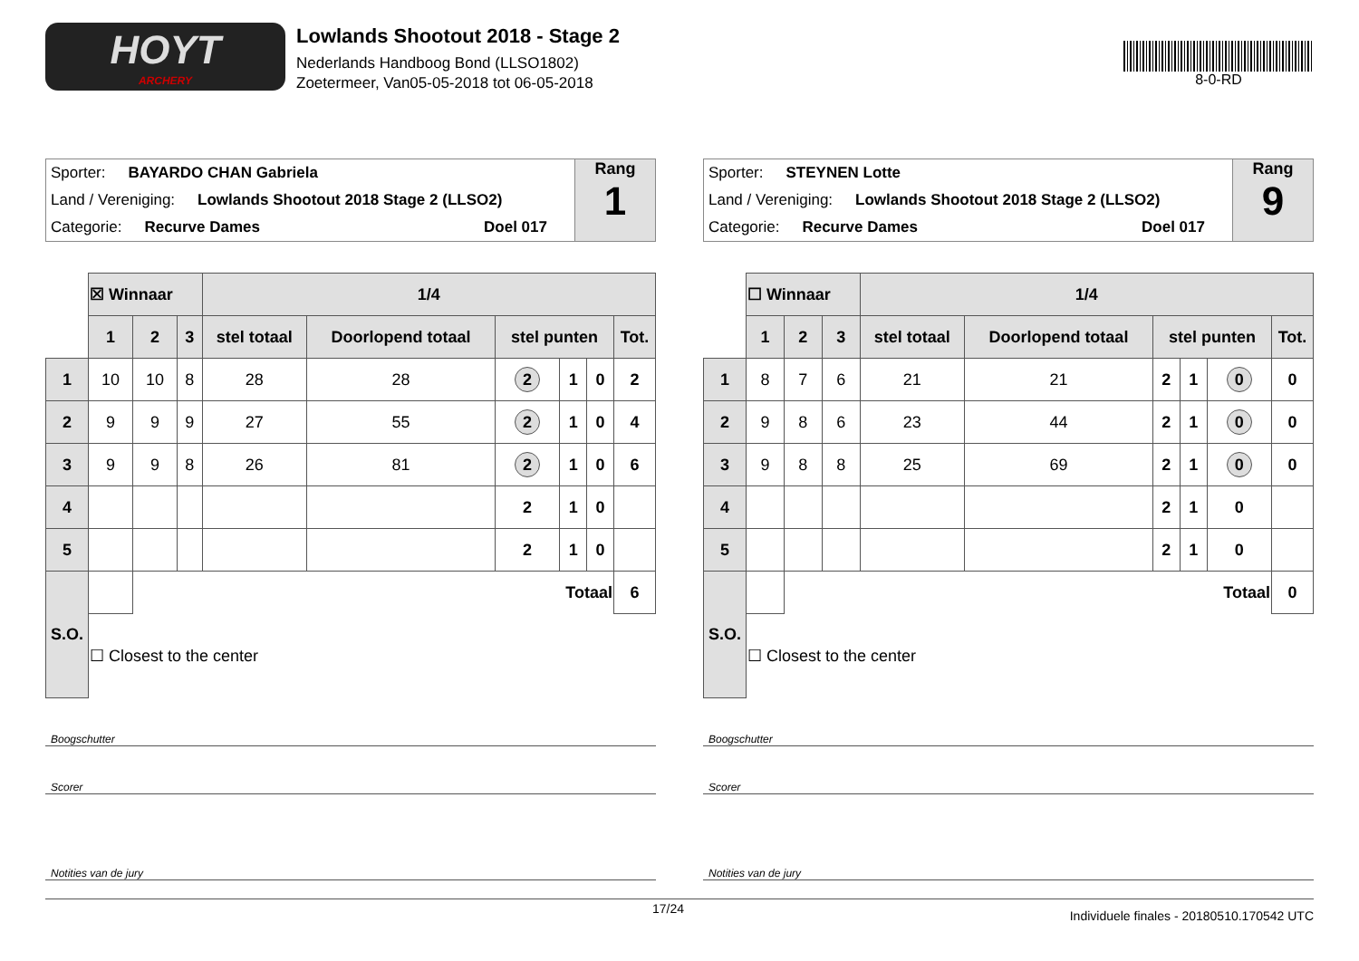HOYT
ARCHERY
Lowlands Shootout 2018 - Stage 2
Nederlands Handboog Bond (LLSO1802)
Zoetermeer, Van05-05-2018 tot 06-05-2018
8-0-RD
Sporter: BAYARDO CHAN Gabriela
Land / Vereniging: Lowlands Shootout 2018 Stage 2 (LLSO2)
Categorie: Recurve Dames Doel 017
Rang
1
| | ☒ Winnaar | | | 1/4 | | | | | |
| | 1 | 2 | 3 | stel totaal | Doorlopend totaal | stel punten | | | Tot. |
| 1 | 10 | 10 | 8 | 28 | 28 | 2 | 1 | 0 | 2 |
| 2 | 9 | 9 | 9 | 27 | 55 | 2 | 1 | 0 | 4 |
| 3 | 9 | 9 | 8 | 26 | 81 | 2 | 1 | 0 | 6 |
| 4 | | | | | | 2 | 1 | 0 | |
| 5 | | | | | | 2 | 1 | 0 | |
| S.O. | | Totaal | | | | | | | 6 |
| | ☐ Closest to the center | | | | | | | | |
Boogschutter
Scorer
Notities van de jury
Sporter: STEYNEN Lotte
Land / Vereniging: Lowlands Shootout 2018 Stage 2 (LLSO2)
Categorie: Recurve Dames Doel 017
Rang
9
| | ☐ Winnaar | | | 1/4 | | | | | |
| | 1 | 2 | 3 | stel totaal | Doorlopend totaal | stel punten | | | Tot. |
| 1 | 8 | 7 | 6 | 21 | 21 | 2 | 1 | 0 | 0 |
| 2 | 9 | 8 | 6 | 23 | 44 | 2 | 1 | 0 | 0 |
| 3 | 9 | 8 | 8 | 25 | 69 | 2 | 1 | 0 | 0 |
| 4 | | | | | | 2 | 1 | 0 | |
| 5 | | | | | | 2 | 1 | 0 | |
| S.O. | | Totaal | | | | | | | 0 |
| | ☐ Closest to the center | | | | | | | | |
Boogschutter
Scorer
Notities van de jury
17/24 Individuele finales - 20180510.170542 UTC